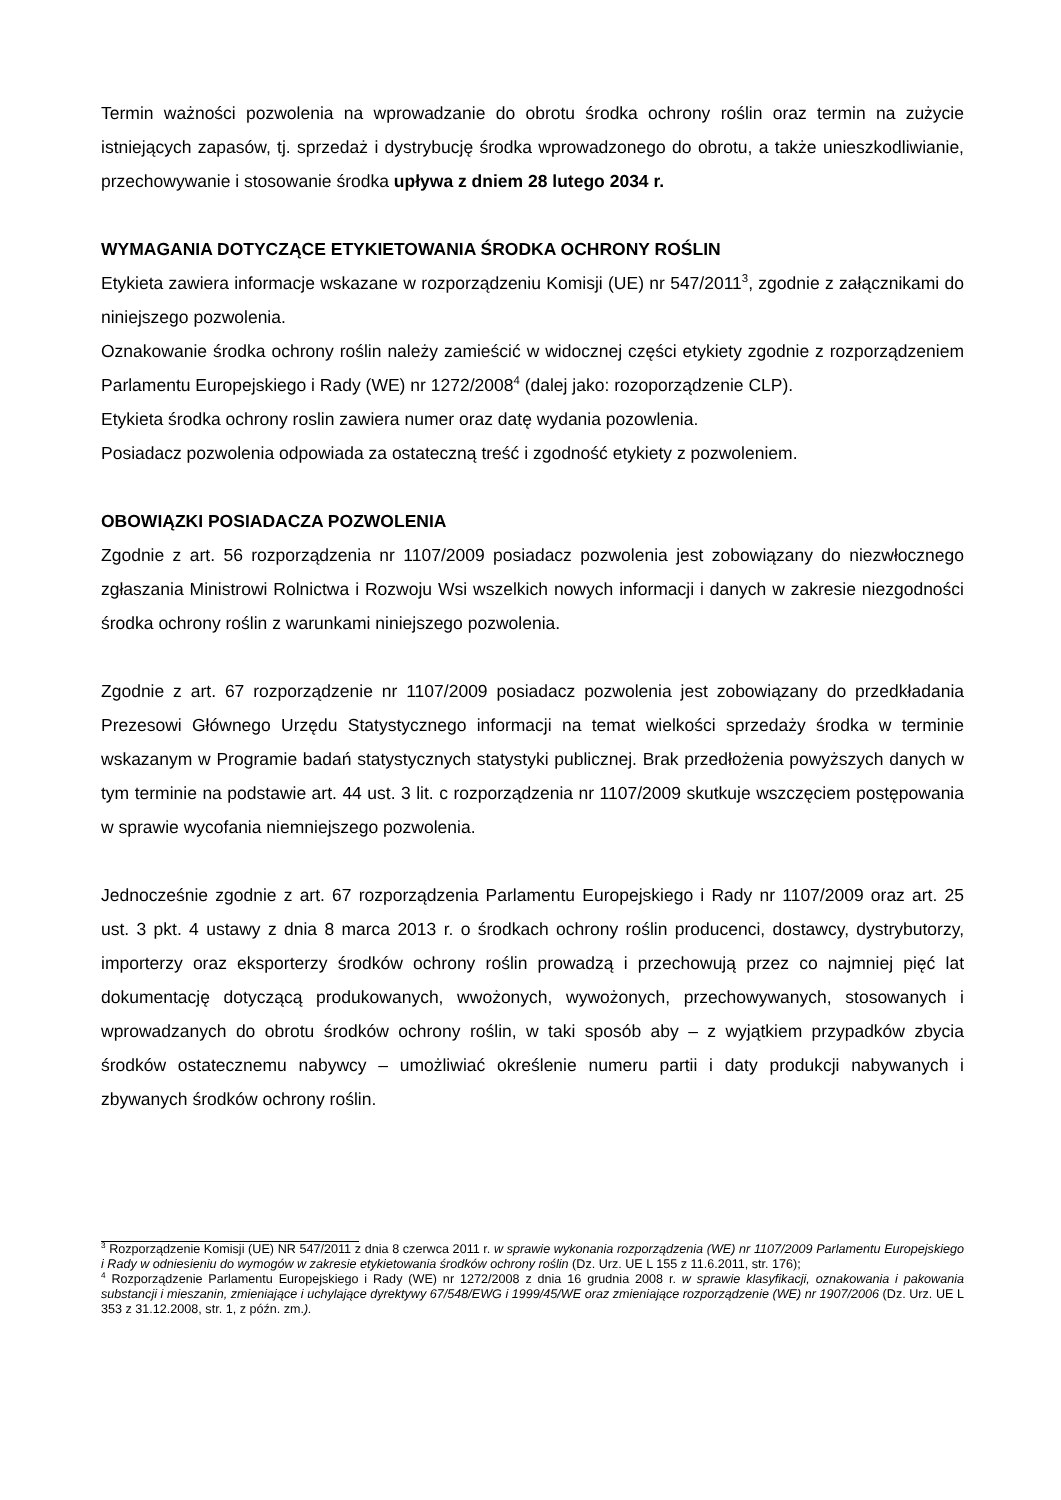Termin ważności pozwolenia na wprowadzanie do obrotu środka ochrony roślin oraz termin na zużycie istniejących zapasów, tj. sprzedaż i dystrybucję środka wprowadzonego do obrotu, a także unieszkodliwianie, przechowywanie i stosowanie środka upływa z dniem 28 lutego 2034 r.
WYMAGANIA DOTYCZĄCE ETYKIETOWANIA ŚRODKA OCHRONY ROŚLIN
Etykieta zawiera informacje wskazane w rozporządzeniu Komisji (UE) nr 547/2011<sup>3</sup>, zgodnie z załącznikami do niniejszego pozwolenia.
Oznakowanie środka ochrony roślin należy zamieścić w widocznej części etykiety zgodnie z rozporządzeniem Parlamentu Europejskiego i Rady (WE) nr 1272/2008<sup>4</sup> (dalej jako: rozoporządzenie CLP).
Etykieta środka ochrony roslin zawiera numer oraz datę wydania pozowlenia.
Posiadacz pozwolenia odpowiada za ostateczną treść i zgodność etykiety z pozwoleniem.
OBOWIĄZKI POSIADACZA POZWOLENIA
Zgodnie z art. 56 rozporządzenia nr 1107/2009 posiadacz pozwolenia jest zobowiązany do niezwłocznego zgłaszania Ministrowi Rolnictwa i Rozwoju Wsi wszelkich nowych informacji i danych w zakresie niezgodności środka ochrony roślin z warunkami niniejszego pozwolenia.
Zgodnie z art. 67 rozporządzenie nr 1107/2009 posiadacz pozwolenia jest zobowiązany do przedkładania Prezesowi Głównego Urzędu Statystycznego informacji na temat wielkości sprzedaży środka w terminie wskazanym w Programie badań statystycznych statystyki publicznej. Brak przedłożenia powyższych danych w tym terminie na podstawie art. 44 ust. 3 lit. c rozporządzenia nr 1107/2009 skutkuje wszczęciem postępowania w sprawie wycofania niemniejszego pozwolenia.
Jednocześnie zgodnie z art. 67 rozporządzenia Parlamentu Europejskiego i Rady nr 1107/2009 oraz art. 25 ust. 3 pkt. 4 ustawy z dnia 8 marca 2013 r. o środkach ochrony roślin producenci, dostawcy, dystrybutorzy, importerzy oraz eksporterzy środków ochrony roślin prowadzą i przechowują przez co najmniej pięć lat dokumentację dotyczącą produkowanych, wwożonych, wywożonych, przechowywanych, stosowanych i wprowadzanych do obrotu środków ochrony roślin, w taki sposób aby – z wyjątkiem przypadków zbycia środków ostatecznemu nabywcy – umożliwiać określenie numeru partii i daty produkcji nabywanych i zbywanych środków ochrony roślin.
<sup>3</sup> Rozporządzenie Komisji (UE) NR 547/2011 z dnia 8 czerwca 2011 r. w sprawie wykonania rozporządzenia (WE) nr 1107/2009 Parlamentu Europejskiego i Rady w odniesieniu do wymogów w zakresie etykietowania środków ochrony roślin (Dz. Urz. UE L 155 z 11.6.2011, str. 176);
<sup>4</sup> Rozporządzenie Parlamentu Europejskiego i Rady (WE) nr 1272/2008 z dnia 16 grudnia 2008 r. w sprawie klasyfikacji, oznakowania i pakowania substancji i mieszanin, zmieniające i uchylające dyrektywy 67/548/EWG i 1999/45/WE oraz zmieniające rozporządzenie (WE) nr 1907/2006 (Dz. Urz. UE L 353 z 31.12.2008, str. 1, z późn. zm.).